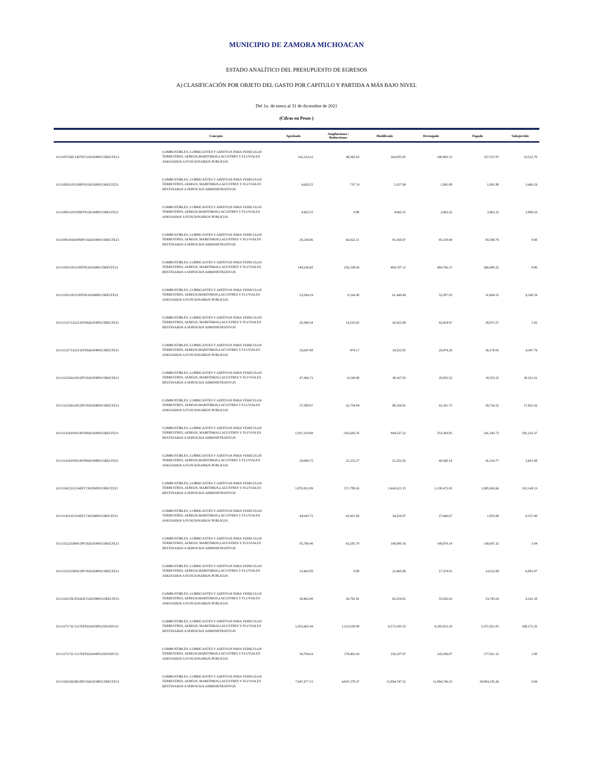MUNICIPIO DE ZAMORA MICHOACAN
ESTADO ANALÍTICO DEL PRESUPUESTO DE EGRESOS
A) CLASIFICACIÓN POR OBJETO DEL GASTO POR CAPITULO Y PARTIDA A MÁS BAJO NIVEL
Del 1o. de enero al 31 de diciembre de 2021
(Cifras en Pesos )
| | Concepto | Aprobado | Ampliaciones / Reducciones | Modificado | Devengado | Pagado | Subejercido |
| --- | --- | --- | --- | --- | --- | --- | --- |
| 3111107226C1307EF122610400115RECFE21 | COMBUSTIBLES, LUBRICANTES Y ADITIVOS PARA VEHICULOS TERRESTRES, AEREOS,MARITIMOS,LACUSTRES Y FLUVIALES ASIGNADOS A FUNCIONARIOS PUBLICOS. | 116,123.22 | 48,382.63 | 164,505.85 | 140,983.15 | 127,537.07 | 23,522.70 |
| 3111108311P2108FF012610300115RECFE21 | COMBUSTIBLES, LUBRICANTES Y ADITIVOS PARA VEHICULOS TERRESTRES, AEREOS, MARITIMOS,LACUSTRES Y FLUVIALES DESTINADOS A SERVICIOS ADMINISTRATIVOS | 4,620.25 | 737.74 | 5,357.99 | 1,891.80 | 1,891.80 | 3,466.19 |
| 3111108311P2108FF012610400115RECFE21 | COMBUSTIBLES, LUBRICANTES Y ADITIVOS PARA VEHICULOS TERRESTRES, AEREOS,MARITIMOS,LACUSTRES Y FLUVIALES ASIGNADOS A FUNCIONARIOS PUBLICOS. | 4,962.55 | 0.00 | 4,962.55 | 2,863.32 | 2,863.32 | 2,099.23 |
| 3111109183D1009FF142610300115RECFE21 | COMBUSTIBLES, LUBRICANTES Y ADITIVOS PARA VEHICULOS TERRESTRES, AEREOS, MARITIMOS,LACUSTRES Y FLUVIALES DESTINADOS A SERVICIOS ADMINISTRATIVOS | 28,238.86 | 66,922.11 | 95,160.97 | 95,159.99 | 85,598.79 | 0.98 |
| 3111110311P2110FF012610300115RECFE21 | COMBUSTIBLES, LUBRICANTES Y ADITIVOS PARA VEHICULOS TERRESTRES, AEREOS, MARITIMOS,LACUSTRES Y FLUVIALES DESTINADOS A SERVICIOS ADMINISTRATIVOS | 148,236.68 | 256,530.43 | 404,767.11 | 404,766.15 | 266,600.22 | 0.96 |
| 3111110311P2110FF012610400115RECFE21 | COMBUSTIBLES, LUBRICANTES Y ADITIVOS PARA VEHICULOS TERRESTRES, AEREOS,MARITIMOS,LACUSTRES Y FLUVIALES ASIGNADOS A FUNCIONARIOS PUBLICOS. | 53,284.19 | 8,164.30 | 61,448.49 | 52,207.95 | 31,694.55 | 9,240.54 |
| 3111111271A2211EF062610300115RECFE21 | COMBUSTIBLES, LUBRICANTES Y ADITIVOS PARA VEHICULOS TERRESTRES, AEREOS, MARITIMOS,LACUSTRES Y FLUVIALES DESTINADOS A SERVICIOS ADMINISTRATIVOS | 28,390.34 | 14,535.65 | 42,925.99 | 42,924.97 | 28,975.57 | 1.02 |
| 3111111271A2211EF062610400115RECFE21 | COMBUSTIBLES, LUBRICANTES Y ADITIVOS PARA VEHICULOS TERRESTRES, AEREOS,MARITIMOS,LACUSTRES Y FLUVIALES ASIGNADOS A FUNCIONARIOS PUBLICOS. | 33,647.88 | 874.17 | 34,522.05 | 29,974.26 | 26,178.05 | 4,547.79 |
| 3111112256A1812FF102610300115RECFE21 | COMBUSTIBLES, LUBRICANTES Y ADITIVOS PARA VEHICULOS TERRESTRES, AEREOS, MARITIMOS,LACUSTRES Y FLUVIALES DESTINADOS A SERVICIOS ADMINISTRATIVOS | 47,366.73 | -8,198.90 | 39,167.83 | 10,855.52 | 10,355.52 | 28,312.31 |
| 3111112256A1812FF102610400115RECFE21 | COMBUSTIBLES, LUBRICANTES Y ADITIVOS PARA VEHICULOS TERRESTRES, AEREOS,MARITIMOS,LACUSTRES Y FLUVIALES ASIGNADOS A FUNCIONARIOS PUBLICOS. | 57,580.87 | 22,754.04 | 80,334.91 | 62,411.75 | 58,716.52 | 17,923.16 |
| 3111113241S0313FF092610300115RECFE21 | COMBUSTIBLES, LUBRICANTES Y ADITIVOS PARA VEHICULOS TERRESTRES, AEREOS, MARITIMOS,LACUSTRES Y FLUVIALES DESTINADOS A SERVICIOS ADMINISTRATIVOS | 1,037,210.98 | -192,683.76 | 844,527.22 | 253,303.85 | 241,345.73 | 591,223.37 |
| 3111113241S0313FF092610400115RECFE21 | COMBUSTIBLES, LUBRICANTES Y ADITIVOS PARA VEHICULOS TERRESTRES, AEREOS,MARITIMOS,LACUSTRES Y FLUVIALES ASIGNADOS A FUNCIONARIOS PUBLICOS. | 29,999.75 | 21,252.27 | 51,252.02 | 48,560.14 | 41,214.77 | 2,691.88 |
| 3111114221I1214EF172610300115RECFE21 | COMBUSTIBLES, LUBRICANTES Y ADITIVOS PARA VEHICULOS TERRESTRES, AEREOS, MARITIMOS,LACUSTRES Y FLUVIALES DESTINADOS A SERVICIOS ADMINISTRATIVOS | 1,870,831.99 | 571,789.16 | 2,442,621.15 | 2,130,472.02 | 1,995,842.66 | 312,149.13 |
| 3111114221I1214EF172610400115RECFE21 | COMBUSTIBLES, LUBRICANTES Y ADITIVOS PARA VEHICULOS TERRESTRES, AEREOS,MARITIMOS,LACUSTRES Y FLUVIALES ASIGNADOS A FUNCIONARIOS PUBLICOS. | 44,645.75 | -10,421.68 | 34,224.07 | 27,666.67 | 1,855.84 | 6,557.40 |
| 3111115221D0415PF182610300115RECFE21 | COMBUSTIBLES, LUBRICANTES Y ADITIVOS PARA VEHICULOS TERRESTRES, AEREOS, MARITIMOS,LACUSTRES Y FLUVIALES DESTINADOS A SERVICIOS ADMINISTRATIVOS | 85,798.48 | 63,281.70 | 149,080.18 | 149,079.14 | 130,697.32 | 1.04 |
| 3111115221D0415PF182610400115RECFE21 | COMBUSTIBLES, LUBRICANTES Y ADITIVOS PARA VEHICULOS TERRESTRES, AEREOS,MARITIMOS,LACUSTRES Y FLUVIALES ASIGNADOS A FUNCIONARIOS PUBLICOS. | 23,465.08 | 0.00 | 23,465.08 | 17,374.01 | 14,522.98 | 6,091.07 |
| 3111116135C0516GF152610400115RECFE21 | COMBUSTIBLES, LUBRICANTES Y ADITIVOS PARA VEHICULOS TERRESTRES, AEREOS,MARITIMOS,LACUSTRES Y FLUVIALES ASIGNADOS A FUNCIONARIOS PUBLICOS. | 38,462.90 | 26,791.91 | 65,254.81 | 55,932.63 | 53,745.63 | 9,322.18 |
| 3111117171C1117EF022610300125FONIV21 | COMBUSTIBLES, LUBRICANTES Y ADITIVOS PARA VEHICULOS TERRESTRES, AEREOS, MARITIMOS,LACUSTRES Y FLUVIALES DESTINADOS A SERVICIOS ADMINISTRATIVOS | 5,353,665.44 | 1,219,520.09 | 6,573,185.53 | 6,185,013.18 | 5,371,821.01 | 388,172.35 |
| 3111117171C1117EF022610400125FONIV21 | COMBUSTIBLES, LUBRICANTES Y ADITIVOS PARA VEHICULOS TERRESTRES, AEREOS,MARITIMOS,LACUSTRES Y FLUVIALES ASIGNADOS A FUNCIONARIOS PUBLICOS. | 39,704.64 | 178,402.43 | 218,107.07 | 218,106.07 | 177,921.12 | 1.00 |
| 3111118226G0618EF192610300115RECFE21 | COMBUSTIBLES, LUBRICANTES Y ADITIVOS PARA VEHICULOS TERRESTRES, AEREOS, MARITIMOS,LACUSTRES Y FLUVIALES DESTINADOS A SERVICIOS ADMINISTRATIVOS | 7,847,477.15 | 4,047,270.37 | 11,894,747.52 | 11,894,746.53 | 10,094,185.26 | 0.99 |